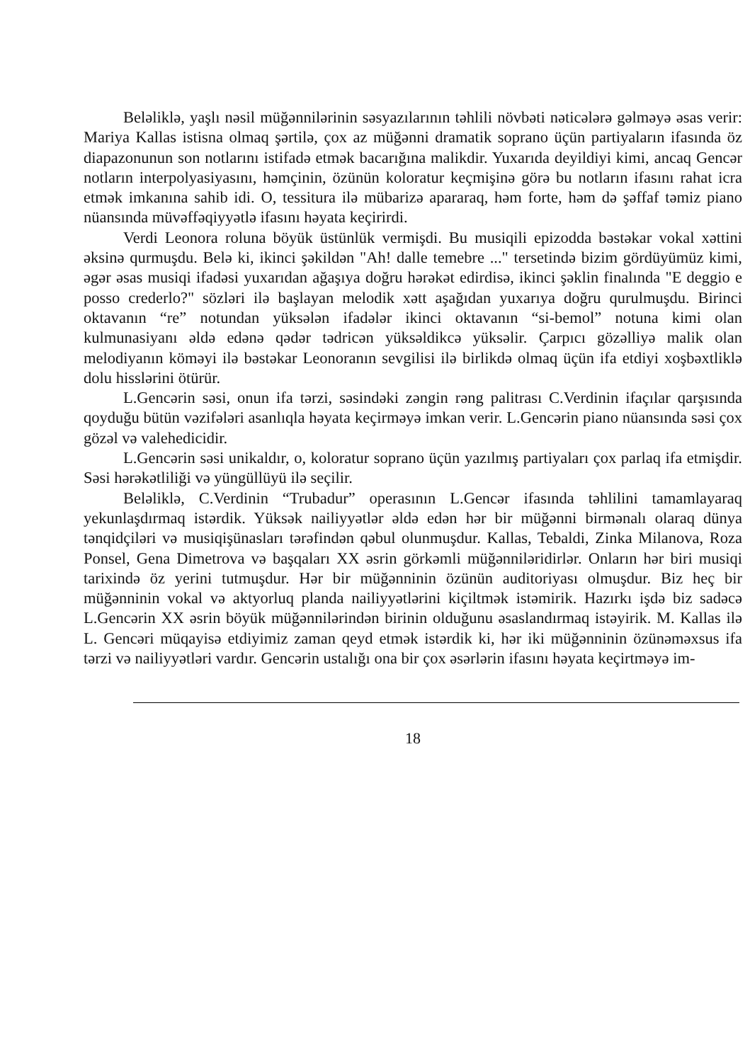Beləliklə, yaşlı nəsil müğənnilərinin səsyazılarının təhlili növbəti nəticələrə gəlməyə əsas verir: Mariya Kallas istisna olmaq şərtilə, çox az müğənni dramatik soprano üçün partiyaların ifasında öz diapazonunun son notlarını istifadə etmək bacarığına malikdir. Yuxarıda deyildiyi kimi, ancaq Gencər notların interpolyasiyasını, həmçinin, özünün koloratur keçmişinə görə bu notların ifasını rahat icra etmək imkanına sahib idi. O, tessitura ilə mübarizə apararaq, həm forte, həm də şəffaf təmiz piano nüansında müvəffəqiyyətlə ifasını həyata keçirirdi.
Verdi Leonora roluna böyük üstünlük vermişdi. Bu musiqili epizodda bəstəkar vokal xəttini əksinə qurmuşdu. Belə ki, ikinci şəkildən "Ah! dalle temebre ..." tersetində bizim gördüyümüz kimi, əgər əsas musiqi ifadəsi yuxarıdan ağaşıya doğru hərəkət edirdisə, ikinci şəklin finalında "E deggio e posso crederlo?" sözləri ilə başlayan melodik xətt aşağıdan yuxarıya doğru qurulmuşdu. Birinci oktavanın “re” notundan yüksələn ifadələr ikinci oktavanın “si-bemol” notuna kimi olan kulmunasiyanı əldə edənə qədər tədricən yüksəldikcə yüksəlir. Çarpıcı gözəlliyə malik olan melodiyanın köməyi ilə bəstəkar Leonoranın sevgilisi ilə birlikdə olmaq üçün ifa etdiyi xoşbəxtliklə dolu hisslərini ötürür.
L.Gencərin səsi, onun ifa tərzi, səsindəki zəngin rəng palitrası C.Verdinin ifaçılar qarşısında qoyduğu bütün vəzifələri asanlıqla həyata keçirməyə imkan verir. L.Gencərin piano nüansında səsi çox gözəl və valehedicidir.
L.Gencərin səsi unikaldır, o, koloratur soprano üçün yazılmış partiyaları çox parlaq ifa etmişdir. Səsi hərəkətliliği və yüngüllüyü ilə seçilir.
Beləliklə, C.Verdinin “Trubadur” operasının L.Gencər ifasında təhlilini tamamlayaraq yekunlaşdırmaq istərdik. Yüksək nailiyyətlər əldə edən hər bir müğənni birmənalı olaraq dünya tənqidçiləri və musiqişünasları tərəfindən qəbul olunmuşdur. Kallas, Tebaldi, Zinka Milanova, Roza Ponsel, Gena Dimetrova və başqaları XX əsrin görkəmli müğənniləridirlər. Onların hər biri musiqi tarixində öz yerini tutmuşdur. Hər bir müğənninin özünün auditoriyası olmuşdur. Biz heç bir müğənninin vokal və aktyorluq planda nailiyyətlərini kiçiltmək istəmirik. Hazırkı işdə biz sadəcə L.Gencərin XX əsrin böyük müğənnilərindən birinin olduğunu əsaslandırmaq istəyirik. M. Kallas ilə L. Gencəri müqayisə etdiyimiz zaman qeyd etmək istərdik ki, hər iki müğənninin özünəməxsus ifa tərzi və nailiyyətləri vardır. Gencərin ustalığı ona bir çox əsərlərin ifasını həyata keçirtməyə im-
18